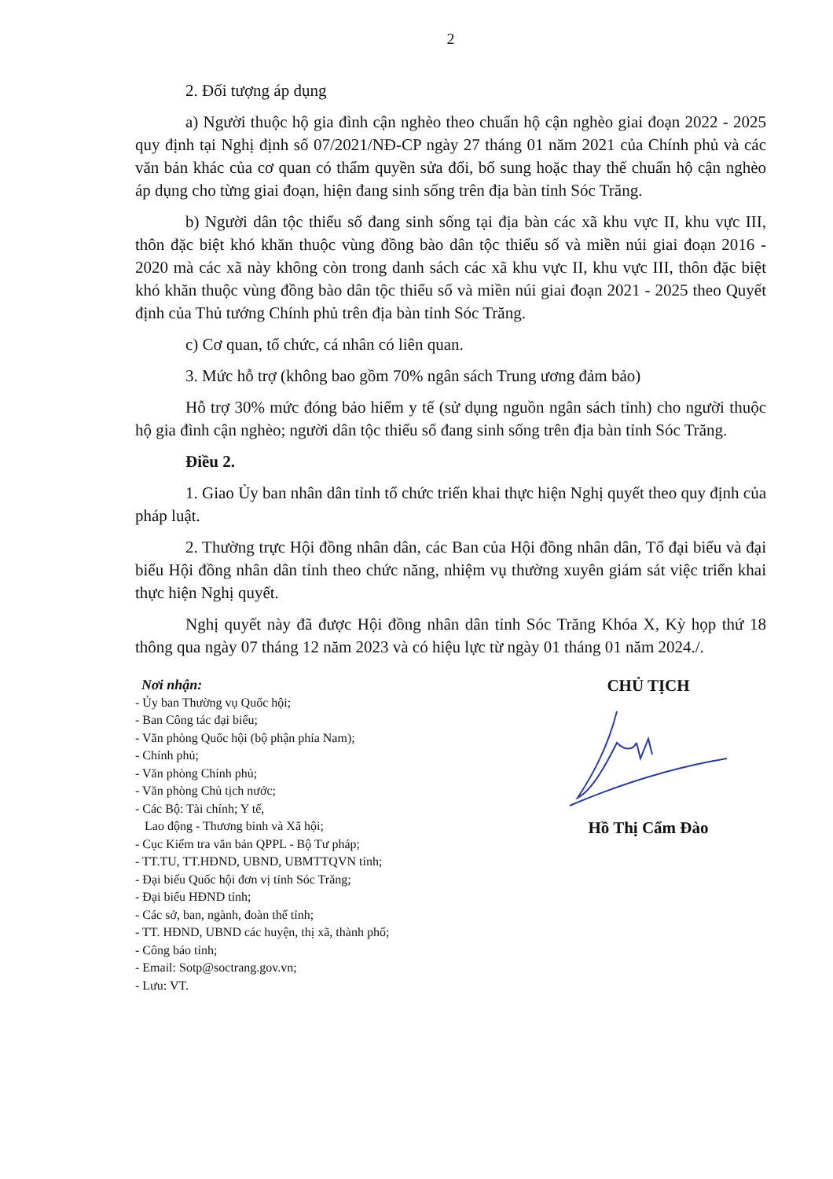2
2. Đối tượng áp dụng
a) Người thuộc hộ gia đình cận nghèo theo chuẩn hộ cận nghèo giai đoạn 2022 - 2025 quy định tại Nghị định số 07/2021/NĐ-CP ngày 27 tháng 01 năm 2021 của Chính phủ và các văn bản khác của cơ quan có thẩm quyền sửa đổi, bổ sung hoặc thay thế chuẩn hộ cận nghèo áp dụng cho từng giai đoạn, hiện đang sinh sống trên địa bàn tỉnh Sóc Trăng.
b) Người dân tộc thiểu số đang sinh sống tại địa bàn các xã khu vực II, khu vực III, thôn đặc biệt khó khăn thuộc vùng đồng bào dân tộc thiểu số và miền núi giai đoạn 2016 - 2020 mà các xã này không còn trong danh sách các xã khu vực II, khu vực III, thôn đặc biệt khó khăn thuộc vùng đồng bào dân tộc thiểu số và miền núi giai đoạn 2021 - 2025 theo Quyết định của Thủ tướng Chính phủ trên địa bàn tỉnh Sóc Trăng.
c) Cơ quan, tổ chức, cá nhân có liên quan.
3. Mức hỗ trợ (không bao gồm 70% ngân sách Trung ương đảm bảo)
Hỗ trợ 30% mức đóng bảo hiểm y tế (sử dụng nguồn ngân sách tỉnh) cho người thuộc hộ gia đình cận nghèo; người dân tộc thiểu số đang sinh sống trên địa bàn tỉnh Sóc Trăng.
Điều 2.
1. Giao Ủy ban nhân dân tỉnh tổ chức triển khai thực hiện Nghị quyết theo quy định của pháp luật.
2. Thường trực Hội đồng nhân dân, các Ban của Hội đồng nhân dân, Tổ đại biểu và đại biểu Hội đồng nhân dân tỉnh theo chức năng, nhiệm vụ thường xuyên giám sát việc triển khai thực hiện Nghị quyết.
Nghị quyết này đã được Hội đồng nhân dân tỉnh Sóc Trăng Khóa X, Kỳ họp thứ 18 thông qua ngày 07 tháng 12 năm 2023 và có hiệu lực từ ngày 01 tháng 01 năm 2024./.
Nơi nhận:
- Ủy ban Thường vụ Quốc hội;
- Ban Công tác đại biểu;
- Văn phòng Quốc hội (bộ phận phía Nam);
- Chính phủ;
- Văn phòng Chính phủ;
- Văn phòng Chủ tịch nước;
- Các Bộ: Tài chính; Y tế,
Lao động - Thương binh và Xã hội;
- Cục Kiểm tra văn bản QPPL - Bộ Tư pháp;
- TT.TU, TT.HĐND, UBND, UBMTTQVN tỉnh;
- Đại biểu Quốc hội đơn vị tỉnh Sóc Trăng;
- Đại biểu HĐND tỉnh;
- Các sở, ban, ngành, đoàn thể tỉnh;
- TT. HĐND, UBND các huyện, thị xã, thành phố;
- Công báo tỉnh;
- Email: Sotp@soctrang.gov.vn;
- Lưu: VT.
CHỦ TỊCH
Hồ Thị Cẩm Đào